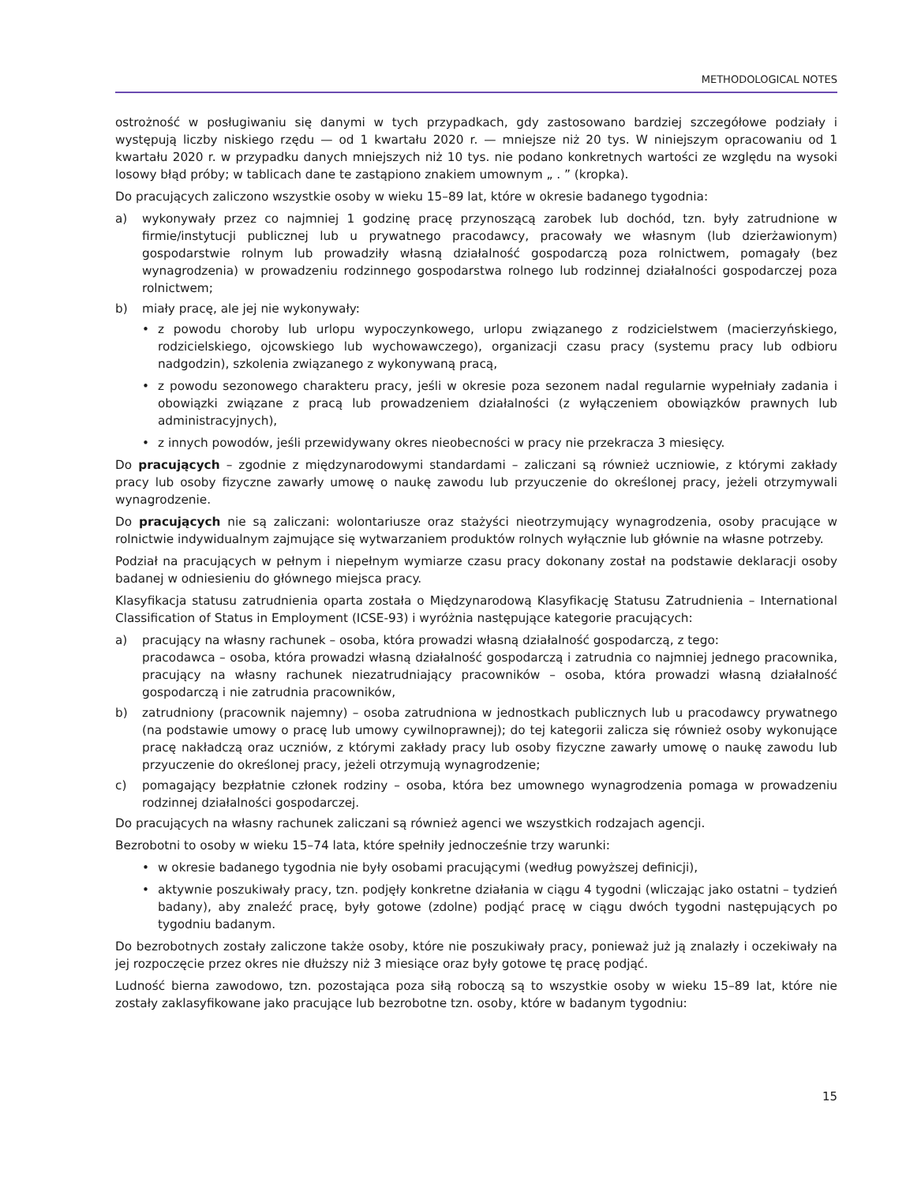METHODOLOGICAL NOTES
ostrożność w posługiwaniu się danymi w tych przypadkach, gdy zastosowano bardziej szczegółowe podziały i występują liczby niskiego rzędu — od 1 kwartału 2020 r. — mniejsze niż 20 tys. W niniejszym opracowaniu od 1 kwartału 2020 r. w przypadku danych mniejszych niż 10 tys. nie podano konkretnych wartości ze względu na wysoki losowy błąd próby; w tablicach dane te zastąpiono znakiem umownym „ . ” (kropka).
Do pracujących zaliczono wszystkie osoby w wieku 15–89 lat, które w okresie badanego tygodnia:
a) wykonywały przez co najmniej 1 godzinę pracę przynoszącą zarobek lub dochód, tzn. były zatrudnione w firmie/instytucji publicznej lub u prywatnego pracodawcy, pracowały we własnym (lub dzierżawionym) gospodarstwie rolnym lub prowadziły własną działalność gospodarczą poza rolnictwem, pomagały (bez wynagrodzenia) w prowadzeniu rodzinnego gospodarstwa rolnego lub rodzinnej działalności gospodarczej poza rolnictwem;
b) miały pracę, ale jej nie wykonywały:
• z powodu choroby lub urlopu wypoczynkowego, urlopu związanego z rodzicielstwem (macierzyńskiego, rodzicielskiego, ojcowskiego lub wychowawczego), organizacji czasu pracy (systemu pracy lub odbioru nadgodzin), szkolenia związanego z wykonywaną pracą,
• z powodu sezonowego charakteru pracy, jeśli w okresie poza sezonem nadal regularnie wypełniały zadania i obowiązki związane z pracą lub prowadzeniem działalności (z wyłączeniem obowiązków prawnych lub administracyjnych),
• z innych powodów, jeśli przewidywany okres nieobecności w pracy nie przekracza 3 miesięcy.
Do pracujących – zgodnie z międzynarodowymi standardami – zaliczani są również uczniowie, z którymi zakłady pracy lub osoby fizyczne zawarły umowę o naukę zawodu lub przyuczenie do określonej pracy, jeżeli otrzymywali wynagrodzenie.
Do pracujących nie są zaliczani: wolontariusze oraz stażyści nieotrzymujący wynagrodzenia, osoby pracujące w rolnictwie indywidualnym zajmujące się wytwarzaniem produktów rolnych wyłącznie lub głównie na własne potrzeby.
Podział na pracujących w pełnym i niepełnym wymiarze czasu pracy dokonany został na podstawie deklaracji osoby badanej w odniesieniu do głównego miejsca pracy.
Klasyfikacja statusu zatrudnienia oparta została o Międzynarodową Klasyfikację Statusu Zatrudnienia – International Classification of Status in Employment (ICSE-93) i wyróżnia następujące kategorie pracujących:
a) pracujący na własny rachunek – osoba, która prowadzi własną działalność gospodarczą, z tego:
pracodawca – osoba, która prowadzi własną działalność gospodarczą i zatrudnia co najmniej jednego pracownika, pracujący na własny rachunek niezatrudniający pracowników – osoba, która prowadzi własną działalność gospodarczą i nie zatrudnia pracowników,
b) zatrudniony (pracownik najemny) – osoba zatrudniona w jednostkach publicznych lub u pracodawcy prywatnego (na podstawie umowy o pracę lub umowy cywilnoprawnej); do tej kategorii zalicza się również osoby wykonujące pracę nakładczą oraz uczniów, z którymi zakłady pracy lub osoby fizyczne zawarły umowę o naukę zawodu lub przyuczenie do określonej pracy, jeżeli otrzymują wynagrodzenie;
c) pomagający bezpłatnie członek rodziny – osoba, która bez umownego wynagrodzenia pomaga w prowadzeniu rodzinnej działalności gospodarczej.
Do pracujących na własny rachunek zaliczani są również agenci we wszystkich rodzajach agencji.
Bezrobotni to osoby w wieku 15–74 lata, które spełniły jednocześnie trzy warunki:
• w okresie badanego tygodnia nie były osobami pracującymi (według powyższej definicji),
• aktywnie poszukiwały pracy, tzn. podjęły konkretne działania w ciągu 4 tygodni (wliczając jako ostatni – tydzień badany), aby znaleźć pracę, były gotowe (zdolne) podjąć pracę w ciągu dwóch tygodni następujących po tygodniu badanym.
Do bezrobotnych zostały zaliczone także osoby, które nie poszukiwały pracy, ponieważ już ją znalazły i oczekiwały na jej rozpoczęcie przez okres nie dłuższy niż 3 miesiące oraz były gotowe tę pracę podjąć.
Ludność bierna zawodowo, tzn. pozostająca poza siłą roboczą są to wszystkie osoby w wieku 15–89 lat, które nie zostały zaklasyfikowane jako pracujące lub bezrobotne tzn. osoby, które w badanym tygodniu:
15